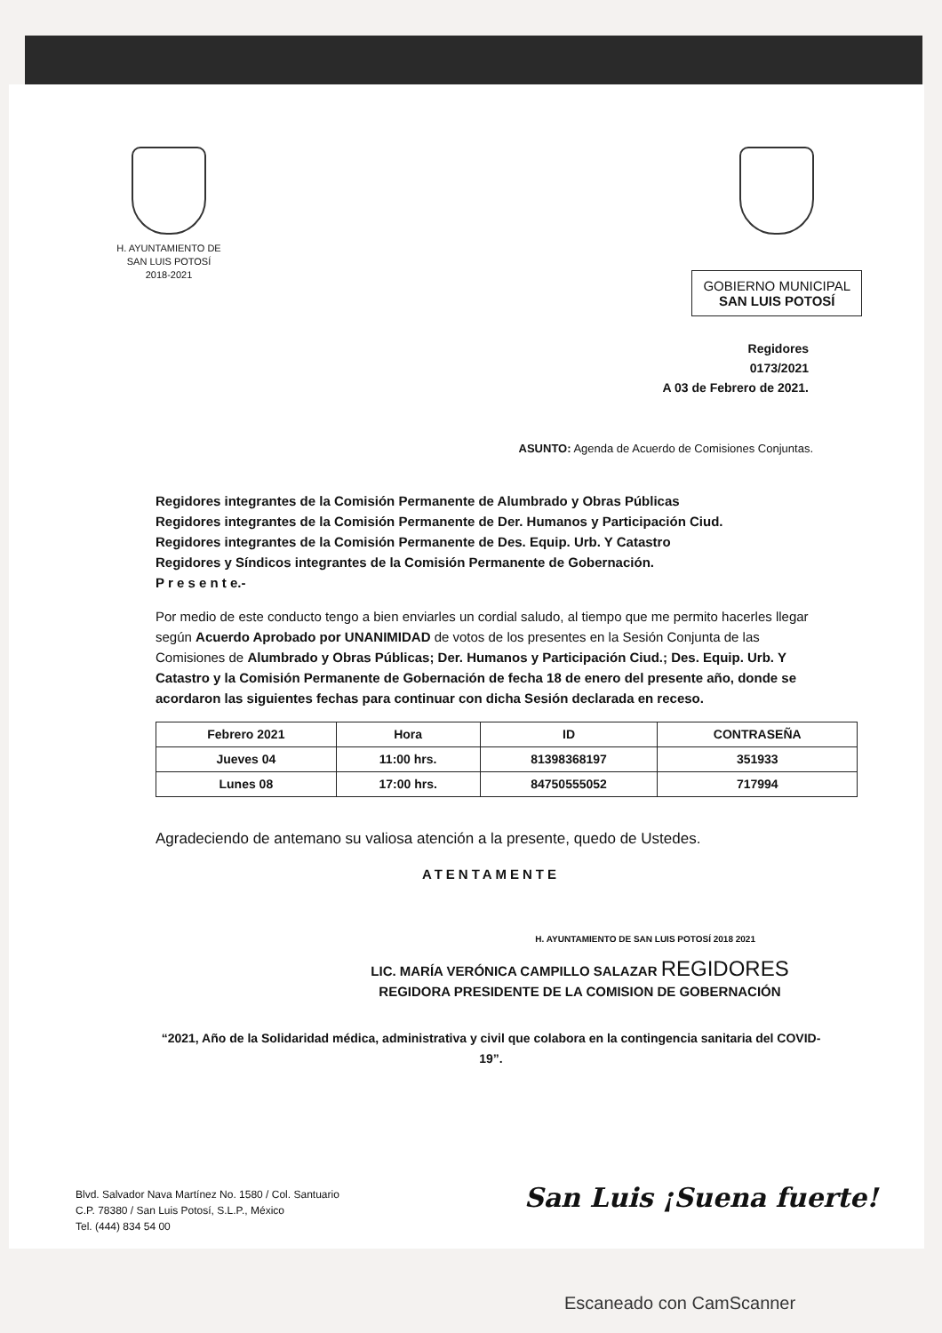H. AYUNTAMIENTO DE
SAN LUIS POTOSÍ
2018-2021
GOBIERNO MUNICIPAL
SAN LUIS POTOSÍ
Regidores
0173/2021
A 03 de Febrero de 2021.
ASUNTO: Agenda de Acuerdo de Comisiones Conjuntas.
Regidores integrantes de la Comisión Permanente de Alumbrado y Obras Públicas
Regidores integrantes de la Comisión Permanente de Der. Humanos y Participación Ciud.
Regidores integrantes de la Comisión Permanente de Des. Equip. Urb. Y Catastro
Regidores y Síndicos integrantes de la Comisión Permanente de Gobernación.
P r e s e n t e.-
Por medio de este conducto tengo a bien enviarles un cordial saludo, al tiempo que me permito hacerles llegar según Acuerdo Aprobado por UNANIMIDAD de votos de los presentes en la Sesión Conjunta de las Comisiones de Alumbrado y Obras Públicas; Der. Humanos y Participación Ciud.; Des. Equip. Urb. Y Catastro y la Comisión Permanente de Gobernación de fecha 18 de enero del presente año, donde se acordaron las siguientes fechas para continuar con dicha Sesión declarada en receso.
| Febrero 2021 | Hora | ID | CONTRASEÑA |
| --- | --- | --- | --- |
| Jueves 04 | 11:00 hrs. | 81398368197 | 351933 |
| Lunes 08 | 17:00 hrs. | 84750555052 | 717994 |
Agradeciendo de antemano su valiosa atención a la presente, quedo de Ustedes.
ATENTAMENTE
H. AYUNTAMIENTO DE SAN LUIS POTOSÍ 2018 2021
LIC. MARÍA VERÓNICA CAMPILLO SALAZAR REGIDORES
REGIDORA PRESIDENTE DE LA COMISION DE GOBERNACIÓN
“2021, Año de la Solidaridad médica, administrativa y civil que colabora en la contingencia sanitaria del COVID-19”.
Blvd. Salvador Nava Martínez No. 1580 / Col. Santuario
C.P. 78380 / San Luis Potosí, S.L.P., México
Tel. (444) 834 54 00
San Luis ¡Suena fuerte!
Escaneado con CamScanner